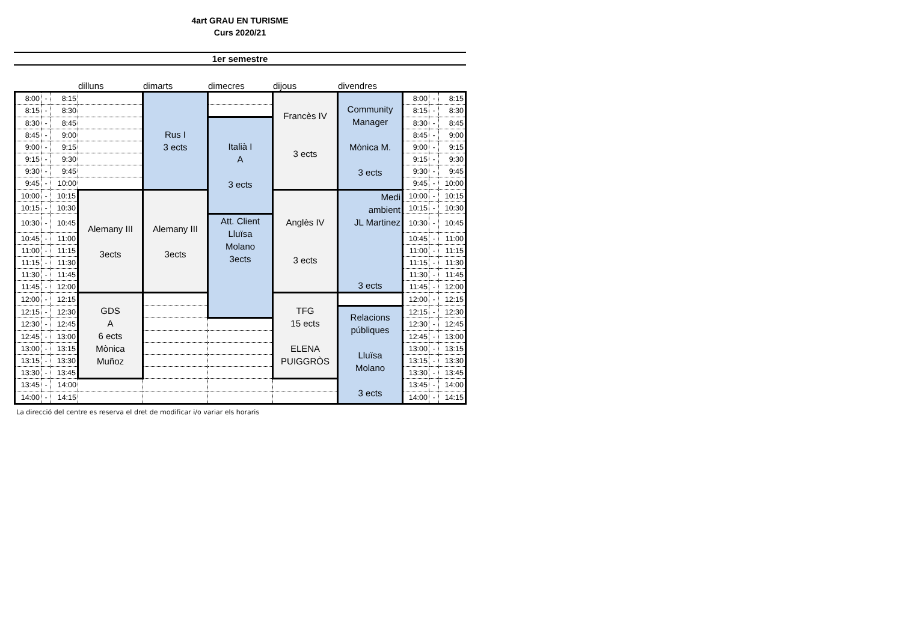4art GRAU EN TURISME
Curs 2020/21
1er semestre
dilluns dimarts dimecres dijous divendres
| 8:00 | - | 8:15 | | Rus I 3 ects | | Francès IV 3 ects | Community Manager Mònica M. 3 ects | 8:00 | - | 8:15 |
| 8:15 | - | 8:30 | | | | | | 8:15 | - | 8:30 |
| 8:30 | - | 8:45 | | | Italià I A 3 ects | | | 8:30 | - | 8:45 |
| 8:45 | - | 9:00 | | | | | | 8:45 | - | 9:00 |
| 9:00 | - | 9:15 | | | | | | 9:00 | - | 9:15 |
| 9:15 | - | 9:30 | | | | | | 9:15 | - | 9:30 |
| 9:30 | - | 9:45 | | | | | | 9:30 | - | 9:45 |
| 9:45 | - | 10:00 | | | | | | 9:45 | - | 10:00 |
| 10:00 | - | 10:15 | Alemany III 3ects | Alemany III 3ects | | Anglès IV 3 ects | Medi ambient JL Martinez 3 ects | 10:00 | - | 10:15 |
| 10:15 | - | 10:30 | | | | | | 10:15 | - | 10:30 |
| 10:30 | - | 10:45 | | | Att. Client Lluïsa Molano 3ects | | | 10:30 | - | 10:45 |
| 10:45 | - | 11:00 | | | | | | 10:45 | - | 11:00 |
| 11:00 | - | 11:15 | | | | | | 11:00 | - | 11:15 |
| 11:15 | - | 11:30 | | | | | | 11:15 | - | 11:30 |
| 11:30 | - | 11:45 | | | | | | 11:30 | - | 11:45 |
| 11:45 | - | 12:00 | | | | | | 11:45 | - | 12:00 |
| 12:00 | - | 12:15 | GDS A 6 ects Mònica Muñoz | | | TFG 15 ects ELENA PUIGGRÒS | | 12:00 | - | 12:15 |
| 12:15 | - | 12:30 | | | | | Relacions públiques Lluïsa Molano 3 ects | 12:15 | - | 12:30 |
| 12:30 | - | 12:45 | | | | | | 12:30 | - | 12:45 |
| 12:45 | - | 13:00 | | | | | | 12:45 | - | 13:00 |
| 13:00 | - | 13:15 | | | | | | 13:00 | - | 13:15 |
| 13:15 | - | 13:30 | | | | | | 13:15 | - | 13:30 |
| 13:30 | - | 13:45 | | | | | | 13:30 | - | 13:45 |
| 13:45 | - | 14:00 | | | | | | 13:45 | - | 14:00 |
| 14:00 | - | 14:15 | | | | | | 14:00 | - | 14:15 |
La direcció del centre es reserva el dret de modificar i/o variar els horaris